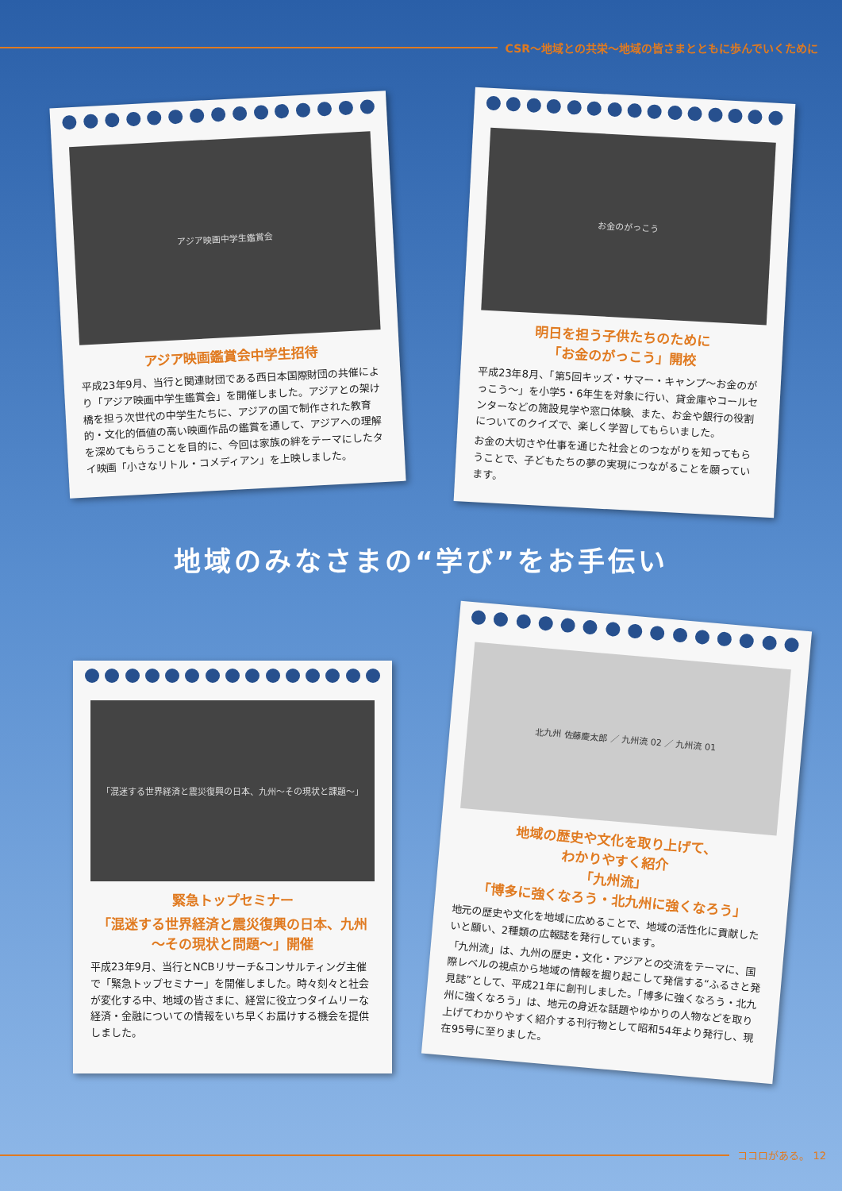CSR～地域との共栄～地域の皆さまとともに歩んでいくために
アジア映画中学生鑑賞会
アジア映画鑑賞会中学生招待
平成23年9月、当行と関連財団である西日本国際財団の共催により「アジア映画中学生鑑賞会」を開催しました。アジアとの架け橋を担う次世代の中学生たちに、アジアの国で制作された教育的・文化的価値の高い映画作品の鑑賞を通して、アジアへの理解を深めてもらうことを目的に、今回は家族の絆をテーマにしたタイ映画「小さなリトル・コメディアン」を上映しました。
お金のがっこう
明日を担う子供たちのために
「お金のがっこう」開校
平成23年8月、「第5回キッズ・サマー・キャンプ～お金のがっこう～」を小学5・6年生を対象に行い、貸金庫やコールセンターなどの施設見学や窓口体験、また、お金や銀行の役割についてのクイズで、楽しく学習してもらいました。
お金の大切さや仕事を通じた社会とのつながりを知ってもらうことで、子どもたちの夢の実現につながることを願っています。
地域のみなさまの“学び”をお手伝い
「混迷する世界経済と震災復興の日本、九州～その現状と課題～」
緊急トップセミナー
「混迷する世界経済と震災復興の日本、九州
～その現状と問題～」開催
平成23年9月、当行とNCBリサーチ&コンサルティング主催で「緊急トップセミナー」を開催しました。時々刻々と社会が変化する中、地域の皆さまに、経営に役立つタイムリーな経済・金融についての情報をいち早くお届けする機会を提供しました。
北九州 佐藤慶太郎 ／ 九州流 02 ／ 九州流 01
地域の歴史や文化を取り上げて、
わかりやすく紹介
「九州流」
「博多に強くなろう・北九州に強くなろう」
地元の歴史や文化を地域に広めることで、地域の活性化に貢献したいと願い、2種類の広報誌を発行しています。
「九州流」は、九州の歴史・文化・アジアとの交流をテーマに、国際レベルの視点から地域の情報を掘り起こして発信する“ふるさと発見誌”として、平成21年に創刊しました。「博多に強くなろう・北九州に強くなろう」は、地元の身近な話題やゆかりの人物などを取り上げてわかりやすく紹介する刊行物として昭和54年より発行し、現在95号に至りました。
ココロがある。 12